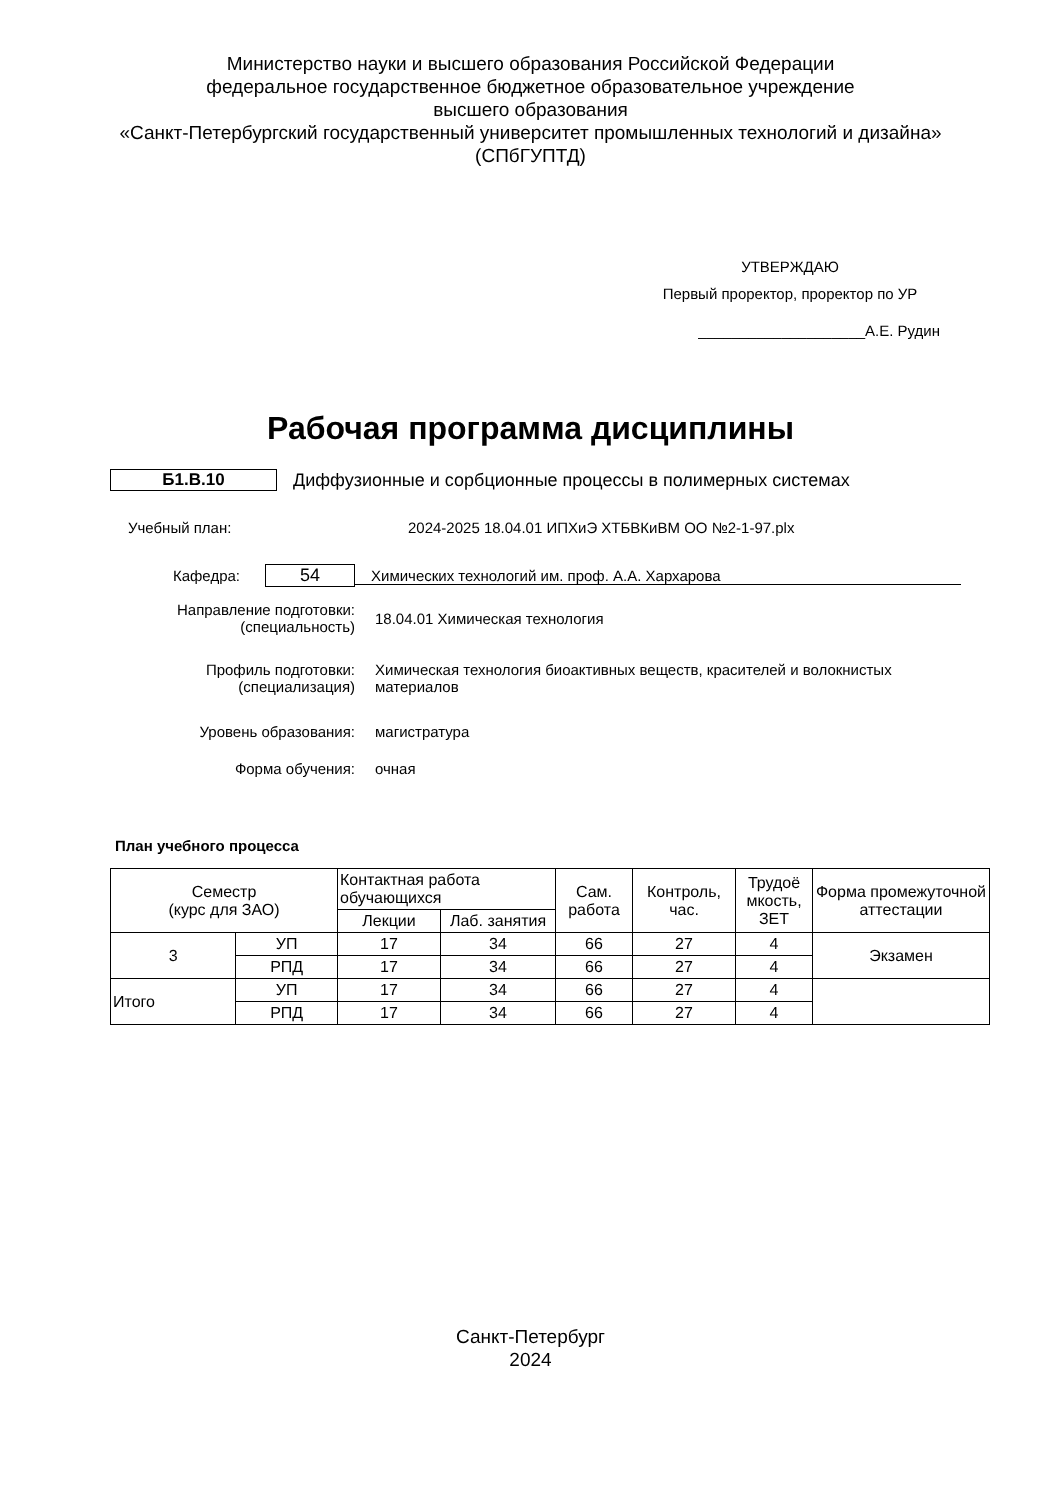Министерство науки и высшего образования Российской Федерации
федеральное государственное бюджетное образовательное учреждение
высшего образования
«Санкт-Петербургский государственный университет промышленных технологий и дизайна»
(СПбГУПТД)
УТВЕРЖДАЮ
Первый проректор, проректор по УР
____________________А.Е. Рудин
Рабочая программа дисциплины
Б1.В.10 Диффузионные и сорбционные процессы в полимерных системах
Учебный план: 2024-2025 18.04.01 ИПХиЭ ХТБВКиВМ ОО №2-1-97.plx
Кафедра:
54
Химических технологий им. проф. А.А. Хархарова
Направление подготовки:
(специальность)
18.04.01 Химическая технология
Профиль подготовки:
(специализация)
Химическая технология биоактивных веществ, красителей и волокнистых материалов
Уровень образования: магистратура
Форма обучения: очная
План учебного процесса
| Семестр (курс для ЗАО) | | Контактная работа обучающихся | | Сам. работа | Контроль, час. | Трудоё мкость, ЗЕТ | Форма промежуточной аттестации |
| --- | --- | --- | --- | --- | --- | --- | --- |
| | | Лекции | Лаб. занятия | | | | |
| 3 | УП | 17 | 34 | 66 | 27 | 4 | Экзамен |
| | РПД | 17 | 34 | 66 | 27 | 4 | |
| Итого | УП | 17 | 34 | 66 | 27 | 4 | |
| | РПД | 17 | 34 | 66 | 27 | 4 | |
Санкт-Петербург
2024